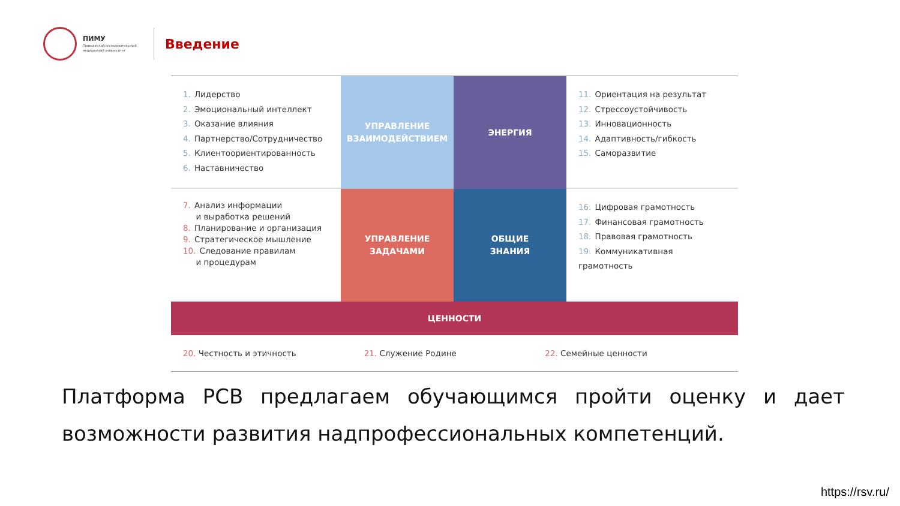ПИМУ
Приволжский исследовательский медицинский университет
Введение
1. Лидерство
2. Эмоциональный интеллект
3. Оказание влияния
4. Партнерство/Сотрудничество
5. Клиентоориентированность
6. Наставничество
УПРАВЛЕНИЕ
ВЗАИМОДЕЙСТВИЕМ
ЭНЕРГИЯ
11. Ориентация на результат
12. Стрессоустойчивость
13. Инновационность
14. Адаптивность/гибкость
15. Саморазвитие
7. Анализ информации
и выработка решений
8. Планирование и организация
9. Стратегическое мышление
10. Следование правилам
и процедурам
УПРАВЛЕНИЕ
ЗАДАЧАМИ
ОБЩИЕ
ЗНАНИЯ
16. Цифровая грамотность
17. Финансовая грамотность
18. Правовая грамотность
19. Коммуникативная грамотность
ЦЕННОСТИ
20. Честность и этичность 21. Служение Родине 22. Семейные ценности
Платформа РСВ предлагаем обучающимся пройти оценку и дает возможности развития надпрофессиональных компетенций.
https://rsv.ru/